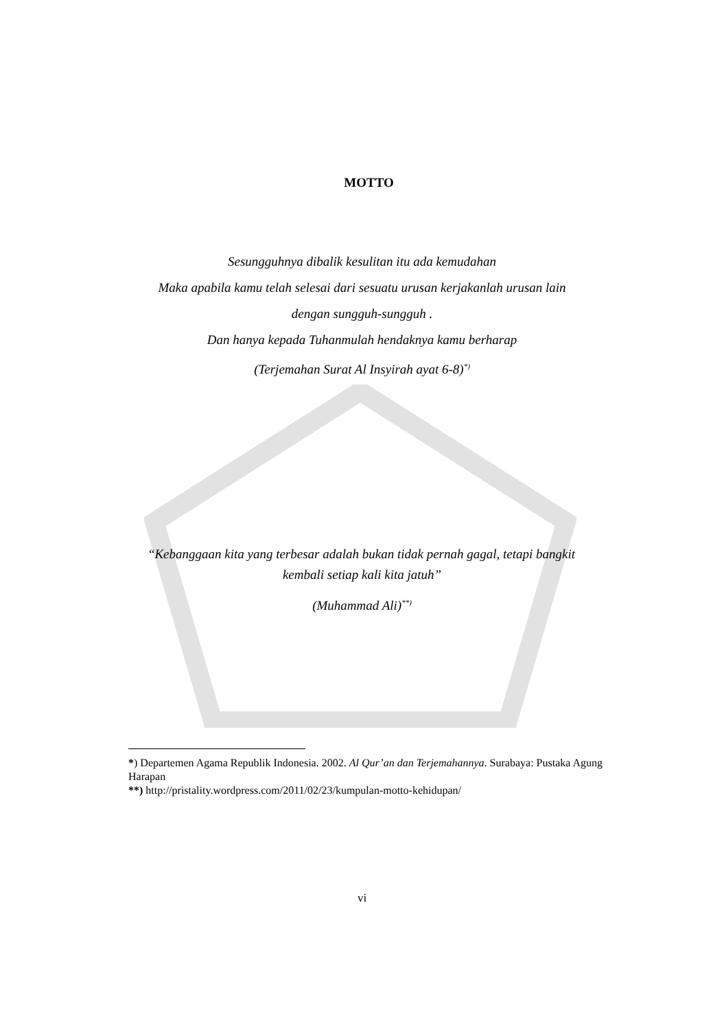MOTTO
Sesungguhnya dibalik kesulitan itu ada kemudahan
Maka apabila kamu telah selesai dari sesuatu urusan kerjakanlah urusan lain
dengan sungguh-sungguh .
Dan hanya kepada Tuhanmulah hendaknya kamu berharap
(Terjemahan Surat Al Insyirah ayat 6-8)<sup>*)</sup>
“Kebanggaan kita yang terbesar adalah bukan tidak pernah gagal, tetapi bangkit
kembali setiap kali kita jatuh”
(Muhammad Ali)<sup>**)</sup>
*) Departemen Agama Republik Indonesia. 2002. Al Qur’an dan Terjemahannya. Surabaya: Pustaka Agung Harapan
**) http://pristality.wordpress.com/2011/02/23/kumpulan-motto-kehidupan/
vi